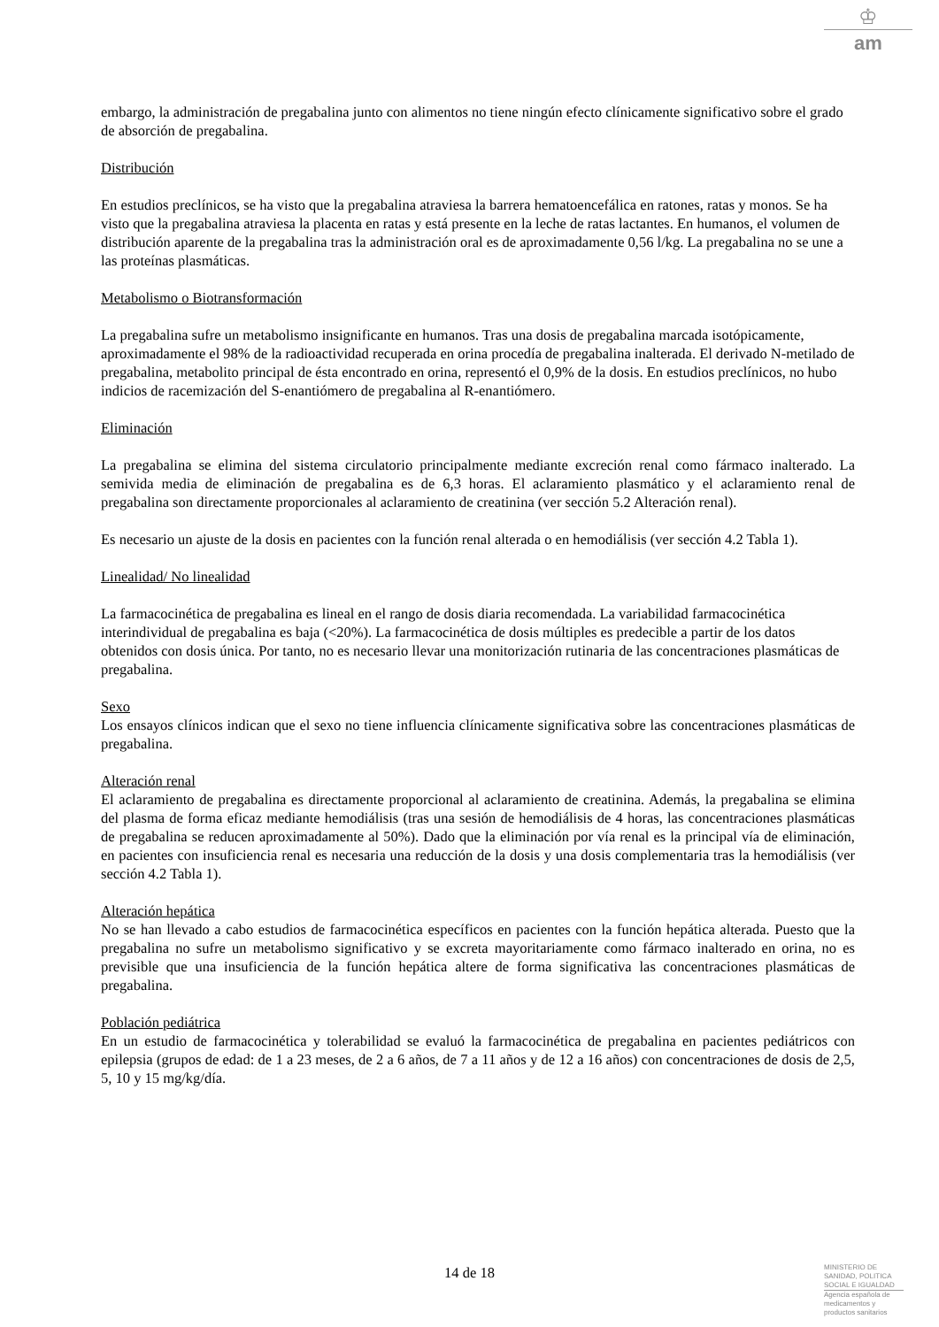♔
am
embargo, la administración de pregabalina junto con alimentos no tiene ningún efecto clínicamente significativo sobre el grado de absorción de pregabalina.
Distribución
En estudios preclínicos, se ha visto que la pregabalina atraviesa la barrera hematoencefálica en ratones, ratas y monos. Se ha visto que la pregabalina atraviesa la placenta en ratas y está presente en la leche de ratas lactantes. En humanos, el volumen de distribución aparente de la pregabalina tras la administración oral es de aproximadamente 0,56 l/kg. La pregabalina no se une a las proteínas plasmáticas.
Metabolismo o Biotransformación
La pregabalina sufre un metabolismo insignificante en humanos. Tras una dosis de pregabalina marcada isotópicamente, aproximadamente el 98% de la radioactividad recuperada en orina procedía de pregabalina inalterada. El derivado N-metilado de pregabalina, metabolito principal de ésta encontrado en orina, representó el 0,9% de la dosis. En estudios preclínicos, no hubo indicios de racemización del S-enantiómero de pregabalina al R-enantiómero.
Eliminación
La pregabalina se elimina del sistema circulatorio principalmente mediante excreción renal como fármaco inalterado. La semivida media de eliminación de pregabalina es de 6,3 horas. El aclaramiento plasmático y el aclaramiento renal de pregabalina son directamente proporcionales al aclaramiento de creatinina (ver sección 5.2 Alteración renal).
Es necesario un ajuste de la dosis en pacientes con la función renal alterada o en hemodiálisis (ver sección 4.2 Tabla 1).
Linealidad/ No linealidad
La farmacocinética de pregabalina es lineal en el rango de dosis diaria recomendada. La variabilidad farmacocinética interindividual de pregabalina es baja (<20%). La farmacocinética de dosis múltiples es predecible a partir de los datos obtenidos con dosis única. Por tanto, no es necesario llevar una monitorización rutinaria de las concentraciones plasmáticas de pregabalina.
Sexo
Los ensayos clínicos indican que el sexo no tiene influencia clínicamente significativa sobre las concentraciones plasmáticas de pregabalina.
Alteración renal
El aclaramiento de pregabalina es directamente proporcional al aclaramiento de creatinina. Además, la pregabalina se elimina del plasma de forma eficaz mediante hemodiálisis (tras una sesión de hemodiálisis de 4 horas, las concentraciones plasmáticas de pregabalina se reducen aproximadamente al 50%). Dado que la eliminación por vía renal es la principal vía de eliminación, en pacientes con insuficiencia renal es necesaria una reducción de la dosis y una dosis complementaria tras la hemodiálisis (ver sección 4.2 Tabla 1).
Alteración hepática
No se han llevado a cabo estudios de farmacocinética específicos en pacientes con la función hepática alterada. Puesto que la pregabalina no sufre un metabolismo significativo y se excreta mayoritariamente como fármaco inalterado en orina, no es previsible que una insuficiencia de la función hepática altere de forma significativa las concentraciones plasmáticas de pregabalina.
Población pediátrica
En un estudio de farmacocinética y tolerabilidad se evaluó la farmacocinética de pregabalina en pacientes pediátricos con epilepsia (grupos de edad: de 1 a 23 meses, de 2 a 6 años, de 7 a 11 años y de 12 a 16 años) con concentraciones de dosis de 2,5, 5, 10 y 15 mg/kg/día.
14 de 18
MINISTERIO DE
SANIDAD, POLITICA
SOCIAL E IGUALDAD
Agencia española de
medicamentos y
productos sanitarios